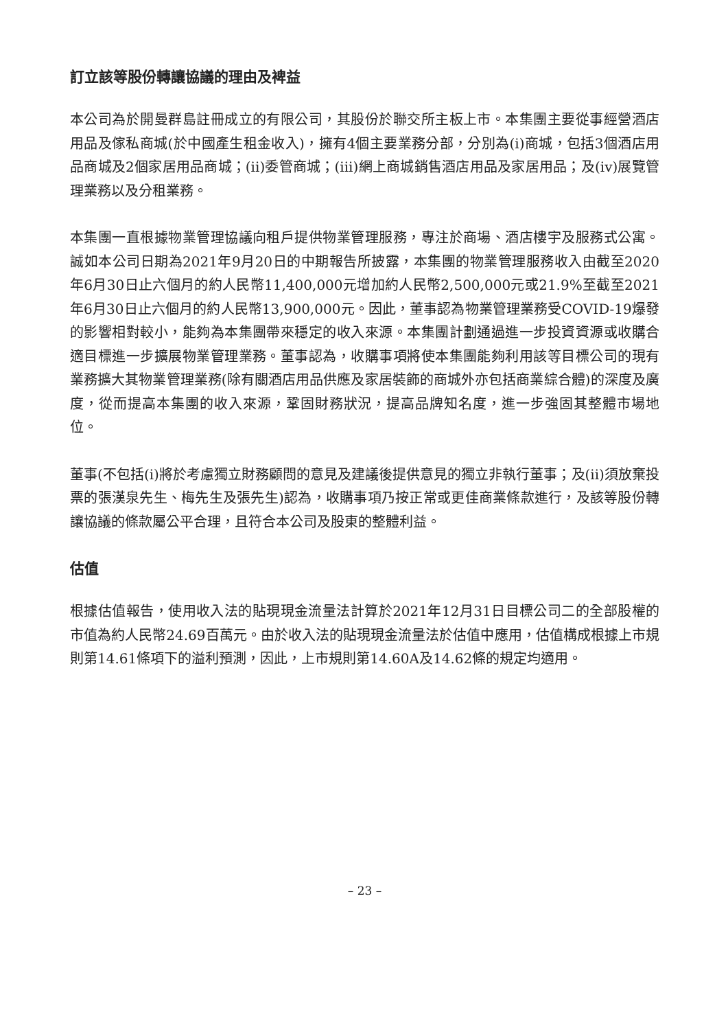訂立該等股份轉讓協議的理由及裨益
本公司為於開曼群島註冊成立的有限公司，其股份於聯交所主板上市。本集團主要從事經營酒店用品及傢私商城(於中國產生租金收入)，擁有4個主要業務分部，分別為(i)商城，包括3個酒店用品商城及2個家居用品商城；(ii)委管商城；(iii)網上商城銷售酒店用品及家居用品；及(iv)展覽管理業務以及分租業務。
本集團一直根據物業管理協議向租戶提供物業管理服務，專注於商場、酒店樓宇及服務式公寓。誠如本公司日期為2021年9月20日的中期報告所披露，本集團的物業管理服務收入由截至2020年6月30日止六個月的約人民幣11,400,000元增加約人民幣2,500,000元或21.9%至截至2021年6月30日止六個月的約人民幣13,900,000元。因此，董事認為物業管理業務受COVID-19爆發的影響相對較小，能夠為本集團帶來穩定的收入來源。本集團計劃通過進一步投資資源或收購合適目標進一步擴展物業管理業務。董事認為，收購事項將使本集團能夠利用該等目標公司的現有業務擴大其物業管理業務(除有關酒店用品供應及家居裝飾的商城外亦包括商業綜合體)的深度及廣度，從而提高本集團的收入來源，鞏固財務狀況，提高品牌知名度，進一步強固其整體市場地位。
董事(不包括(i)將於考慮獨立財務顧問的意見及建議後提供意見的獨立非執行董事；及(ii)須放棄投票的張漢泉先生、梅先生及張先生)認為，收購事項乃按正常或更佳商業條款進行，及該等股份轉讓協議的條款屬公平合理，且符合本公司及股東的整體利益。
估值
根據估值報告，使用收入法的貼現現金流量法計算於2021年12月31日目標公司二的全部股權的市值為約人民幣24.69百萬元。由於收入法的貼現現金流量法於估值中應用，估值構成根據上市規則第14.61條項下的溢利預測，因此，上市規則第14.60A及14.62條的規定均適用。
– 23 –